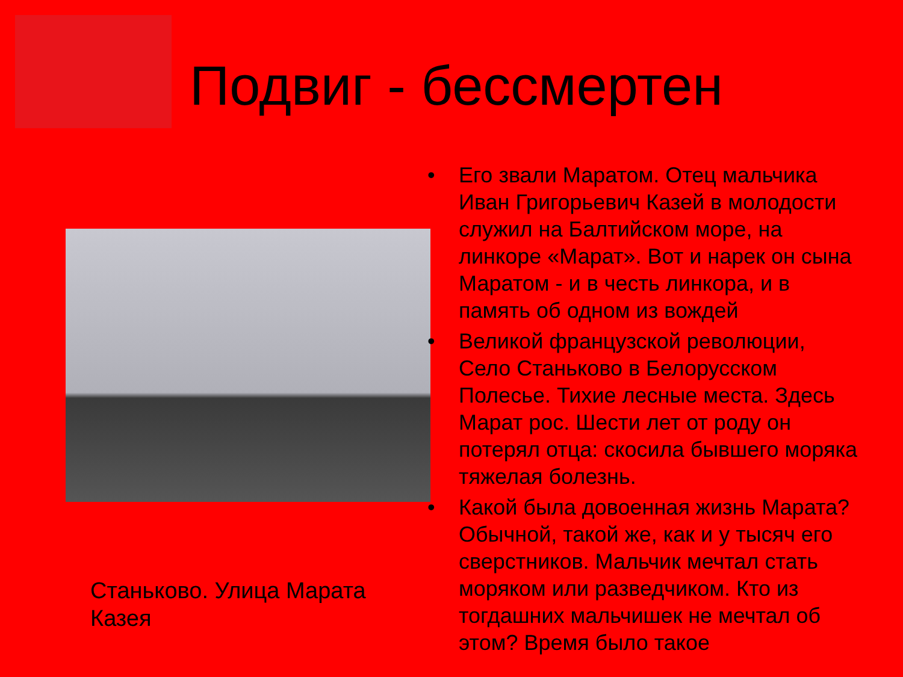Подвиг - бессмертен
Станьково. Улица Марата Казея
• Его звали Маратом. Отец мальчика Иван Григорьевич Казей в молодости служил на Балтийском море, на линкоре «Марат». Вот и нарек он сына Маратом - и в честь линкора, и в память об одном из вождей
• Великой французской революции, Село Станьково в Белорусском Полесье. Тихие лесные места. Здесь Марат рос. Шести лет от роду он потерял отца: скосила бывшего моряка тяжелая болезнь.
• Какой была довоенная жизнь Марата? Обычной, такой же, как и у тысяч его сверстников. Мальчик мечтал стать моряком или разведчиком. Кто из тогдашних мальчишек не мечтал об этом? Время было такое